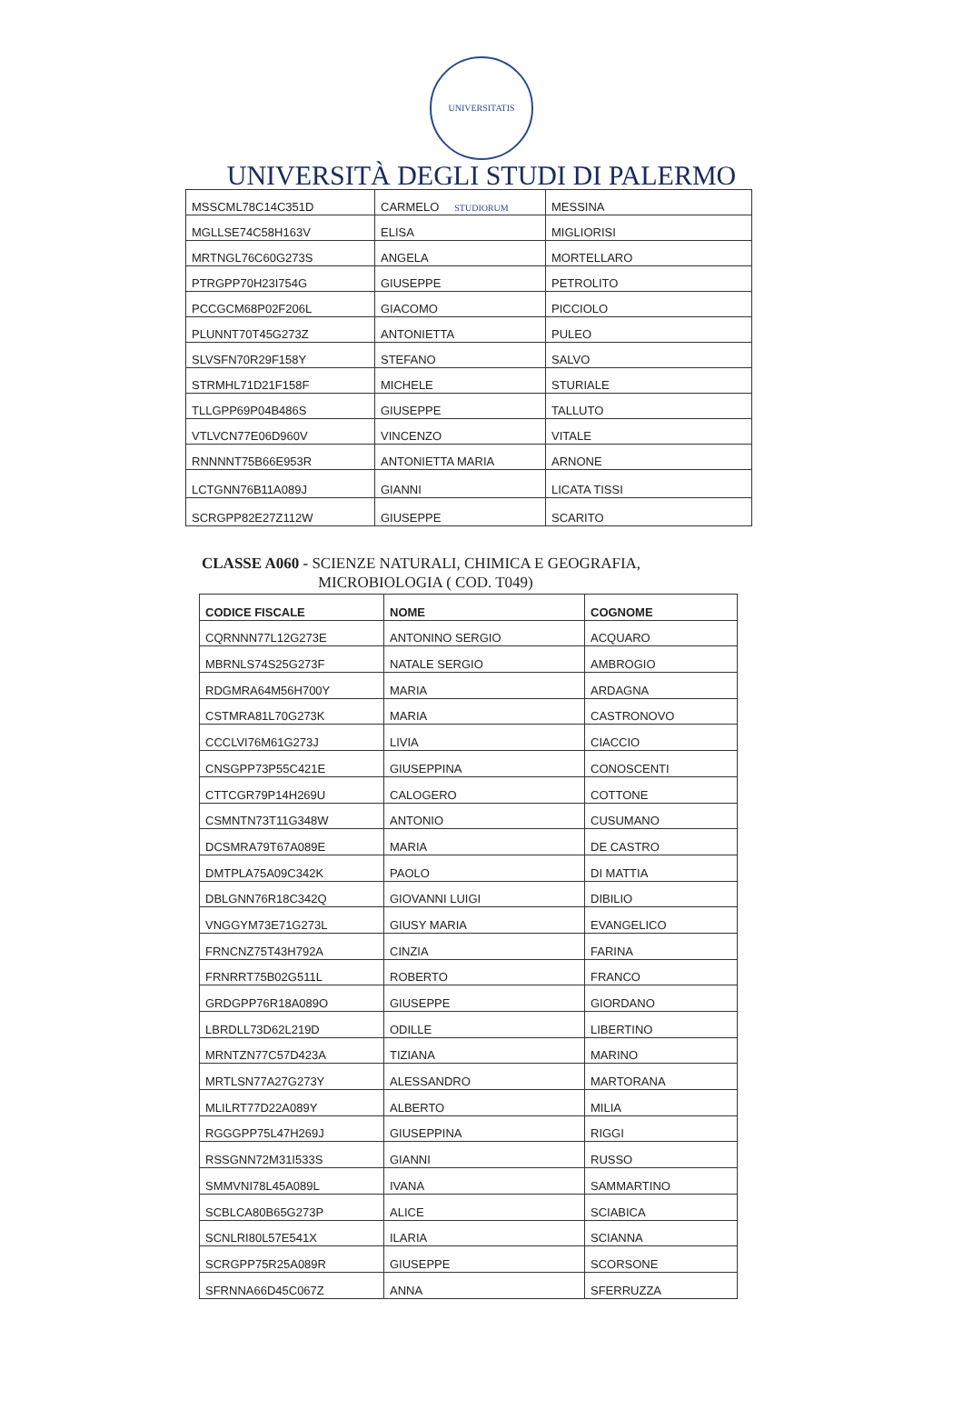UNIVERSITATIS STUDIORUM
UNIVERSITÀ DEGLI STUDI DI PALERMO
| MSSCML78C14C351D | CARMELO | MESSINA |
| MGLLSE74C58H163V | ELISA | MIGLIORISI |
| MRTNGL76C60G273S | ANGELA | MORTELLARO |
| PTRGPP70H23I754G | GIUSEPPE | PETROLITO |
| PCCGCM68P02F206L | GIACOMO | PICCIOLO |
| PLUNNT70T45G273Z | ANTONIETTA | PULEO |
| SLVSFN70R29F158Y | STEFANO | SALVO |
| STRMHL71D21F158F | MICHELE | STURIALE |
| TLLGPP69P04B486S | GIUSEPPE | TALLUTO |
| VTLVCN77E06D960V | VINCENZO | VITALE |
| RNNNNT75B66E953R | ANTONIETTA MARIA | ARNONE |
| LCTGNN76B11A089J | GIANNI | LICATA TISSI |
| SCRGPP82E27Z112W | GIUSEPPE | SCARITO |
CLASSE A060 - SCIENZE NATURALI, CHIMICA E GEOGRAFIA,
MICROBIOLOGIA ( COD. T049)
| CODICE FISCALE | NOME | COGNOME |
| --- | --- | --- |
| CQRNNN77L12G273E | ANTONINO SERGIO | ACQUARO |
| MBRNLS74S25G273F | NATALE SERGIO | AMBROGIO |
| RDGMRA64M56H700Y | MARIA | ARDAGNA |
| CSTMRA81L70G273K | MARIA | CASTRONOVO |
| CCCLVI76M61G273J | LIVIA | CIACCIO |
| CNSGPP73P55C421E | GIUSEPPINA | CONOSCENTI |
| CTTCGR79P14H269U | CALOGERO | COTTONE |
| CSMNTN73T11G348W | ANTONIO | CUSUMANO |
| DCSMRA79T67A089E | MARIA | DE CASTRO |
| DMTPLA75A09C342K | PAOLO | DI MATTIA |
| DBLGNN76R18C342Q | GIOVANNI LUIGI | DIBILIO |
| VNGGYM73E71G273L | GIUSY MARIA | EVANGELICO |
| FRNCNZ75T43H792A | CINZIA | FARINA |
| FRNRRT75B02G511L | ROBERTO | FRANCO |
| GRDGPP76R18A089O | GIUSEPPE | GIORDANO |
| LBRDLL73D62L219D | ODILLE | LIBERTINO |
| MRNTZN77C57D423A | TIZIANA | MARINO |
| MRTLSN77A27G273Y | ALESSANDRO | MARTORANA |
| MLILRT77D22A089Y | ALBERTO | MILIA |
| RGGGPP75L47H269J | GIUSEPPINA | RIGGI |
| RSSGNN72M31I533S | GIANNI | RUSSO |
| SMMVNI78L45A089L | IVANA | SAMMARTINO |
| SCBLCA80B65G273P | ALICE | SCIABICA |
| SCNLRI80L57E541X | ILARIA | SCIANNA |
| SCRGPP75R25A089R | GIUSEPPE | SCORSONE |
| SFRNNA66D45C067Z | ANNA | SFERRUZZA |